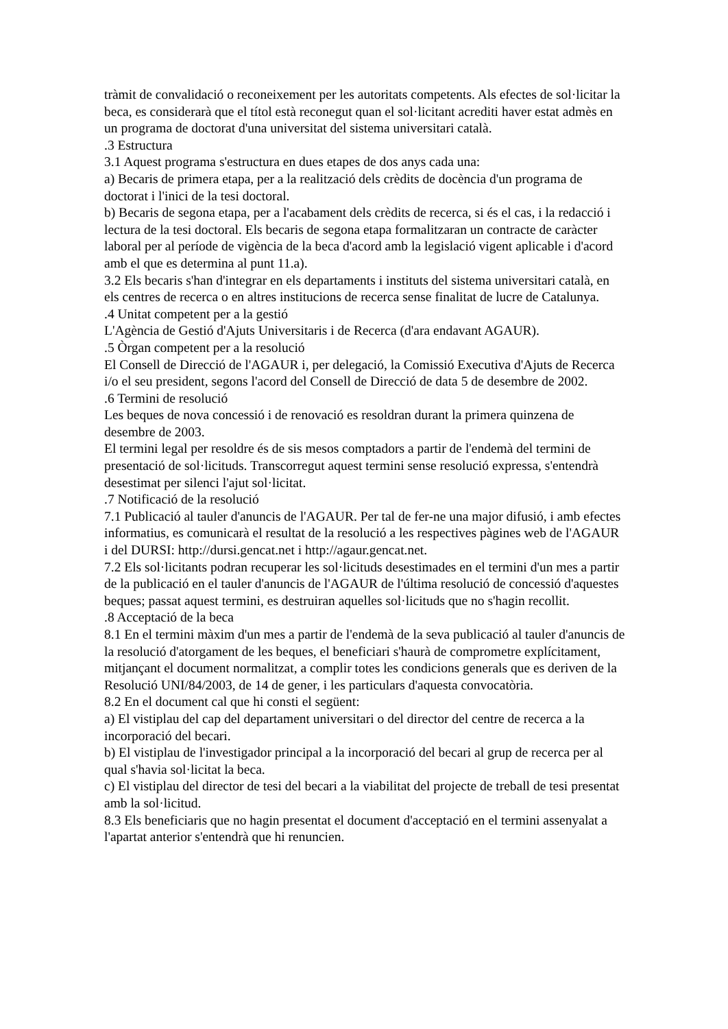tràmit de convalidació o reconeixement per les autoritats competents. Als efectes de sol·licitar la beca, es considerarà que el títol està reconegut quan el sol·licitant acrediti haver estat admès en un programa de doctorat d'una universitat del sistema universitari català.
.3 Estructura
3.1 Aquest programa s'estructura en dues etapes de dos anys cada una:
a) Becaris de primera etapa, per a la realització dels crèdits de docència d'un programa de doctorat i l'inici de la tesi doctoral.
b) Becaris de segona etapa, per a l'acabament dels crèdits de recerca, si és el cas, i la redacció i lectura de la tesi doctoral. Els becaris de segona etapa formalitzaran un contracte de caràcter laboral per al període de vigència de la beca d'acord amb la legislació vigent aplicable i d'acord amb el que es determina al punt 11.a).
3.2 Els becaris s'han d'integrar en els departaments i instituts del sistema universitari català, en els centres de recerca o en altres institucions de recerca sense finalitat de lucre de Catalunya.
.4 Unitat competent per a la gestió
L'Agència de Gestió d'Ajuts Universitaris i de Recerca (d'ara endavant AGAUR).
.5 Òrgan competent per a la resolució
El Consell de Direcció de l'AGAUR i, per delegació, la Comissió Executiva d'Ajuts de Recerca i/o el seu president, segons l'acord del Consell de Direcció de data 5 de desembre de 2002.
.6 Termini de resolució
Les beques de nova concessió i de renovació es resoldran durant la primera quinzena de desembre de 2003.
El termini legal per resoldre és de sis mesos comptadors a partir de l'endemà del termini de presentació de sol·licituds. Transcorregut aquest termini sense resolució expressa, s'entendrà desestimat per silenci l'ajut sol·licitat.
.7 Notificació de la resolució
7.1 Publicació al tauler d'anuncis de l'AGAUR. Per tal de fer-ne una major difusió, i amb efectes informatius, es comunicarà el resultat de la resolució a les respectives pàgines web de l'AGAUR i del DURSI: http://dursi.gencat.net i http://agaur.gencat.net.
7.2 Els sol·licitants podran recuperar les sol·licituds desestimades en el termini d'un mes a partir de la publicació en el tauler d'anuncis de l'AGAUR de l'última resolució de concessió d'aquestes beques; passat aquest termini, es destruiran aquelles sol·licituds que no s'hagin recollit.
.8 Acceptació de la beca
8.1 En el termini màxim d'un mes a partir de l'endemà de la seva publicació al tauler d'anuncis de la resolució d'atorgament de les beques, el beneficiari s'haurà de comprometre explícitament, mitjançant el document normalitzat, a complir totes les condicions generals que es deriven de la Resolució UNI/84/2003, de 14 de gener, i les particulars d'aquesta convocatòria.
8.2 En el document cal que hi consti el següent:
a) El vistiplau del cap del departament universitari o del director del centre de recerca a la incorporació del becari.
b) El vistiplau de l'investigador principal a la incorporació del becari al grup de recerca per al qual s'havia sol·licitat la beca.
c) El vistiplau del director de tesi del becari a la viabilitat del projecte de treball de tesi presentat amb la sol·licitud.
8.3 Els beneficiaris que no hagin presentat el document d'acceptació en el termini assenyalat a l'apartat anterior s'entendrà que hi renuncien.